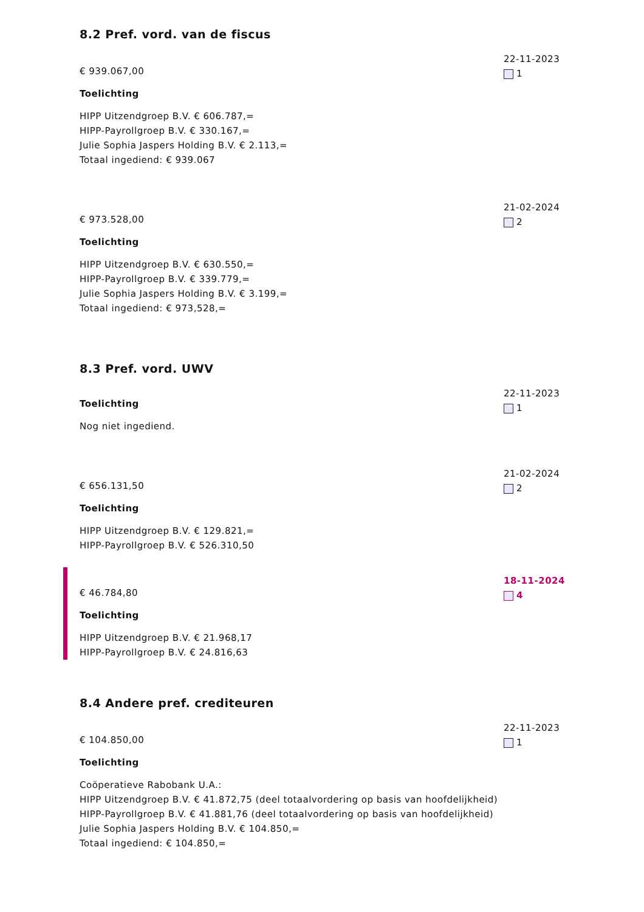8.2 Pref. vord. van de fiscus
€ 939.067,00
Toelichting
HIPP Uitzendgroep B.V. € 606.787,=
HIPP-Payrollgroep B.V. € 330.167,=
Julie Sophia Jaspers Holding B.V. € 2.113,=
Totaal ingediend: € 939.067
22-11-2023
1
€ 973.528,00
Toelichting
HIPP Uitzendgroep B.V. € 630.550,=
HIPP-Payrollgroep B.V. € 339.779,=
Julie Sophia Jaspers Holding B.V. € 3.199,=
Totaal ingediend: € 973,528,=
21-02-2024
2
8.3 Pref. vord. UWV
Toelichting
Nog niet ingediend.
22-11-2023
1
€ 656.131,50
Toelichting
HIPP Uitzendgroep B.V. € 129.821,=
HIPP-Payrollgroep B.V. € 526.310,50
21-02-2024
2
€ 46.784,80
Toelichting
HIPP Uitzendgroep B.V. € 21.968,17
HIPP-Payrollgroep B.V. € 24.816,63
18-11-2024
4
8.4 Andere pref. crediteuren
€ 104.850,00
Toelichting
Coöperatieve Rabobank U.A.:
HIPP Uitzendgroep B.V. € 41.872,75 (deel totaalvordering op basis van hoofdelijkheid)
HIPP-Payrollgroep B.V. € 41.881,76 (deel totaalvordering op basis van hoofdelijkheid)
Julie Sophia Jaspers Holding B.V. € 104.850,=
Totaal ingediend: € 104.850,=
22-11-2023
1